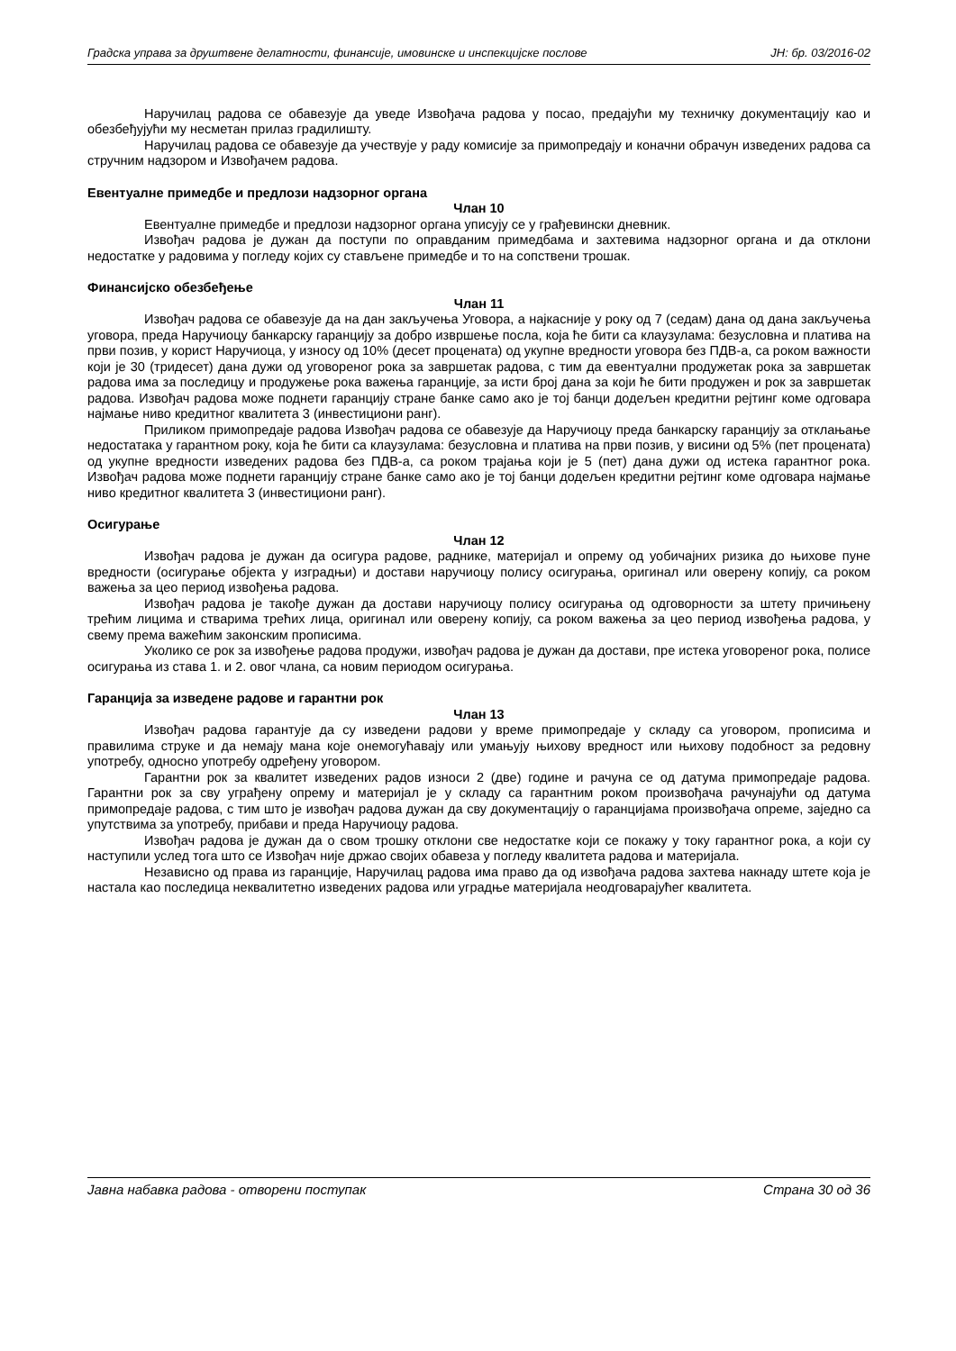Градска управа за друштвене делатности, финансије, имовинске и инспекцијске послове ЈН: бр. 03/2016-02
Наручилац радова се обавезује да уведе Извођача радова у посао, предајући му техничку документацију као и обезбеђујући му несметан прилаз градилишту.
Наручилац радова се обавезује да учествује у раду комисије за примопредају и коначни обрачун изведених радова са стручним надзором и Извођачем радова.
Евентуалне примедбе и предлози надзорног органа
Члан 10
Евентуалне примедбе и предлози надзорног органа уписују се у грађевински дневник.
Извођач радова је дужан да поступи по оправданим примедбама и захтевима надзорног органа и да отклони недостатке у радовима у погледу којих су стављене примедбе и то на сопствени трошак.
Финансијско обезбеђење
Члан 11
Извођач радова се обавезује да на дан закључења Уговора, а најкасније у року од 7 (седам) дана од дана закључења уговора, преда Наручиоцу банкарску гаранцију за добро извршење посла, која ће бити са клаузулама: безусловна и платива на први позив, у корист Наручиоца, у износу од 10% (десет процената) од укупне вредности уговора без ПДВ-а, са роком важности који је 30 (тридесет) дана дужи од уговореног рока за завршетак радова, с тим да евентуални продужетак рока за завршетак радова има за последицу и продужење рока важења гаранције, за исти број дана за који ће бити продужен и рок за завршетак радова. Извођач радова може поднети гаранцију стране банке само ако је тој банци додељен кредитни рејтинг коме одговара најмање ниво кредитног квалитета 3 (инвестициони ранг).
Приликом примопредаје радова Извођач радова се обавезује да Наручиоцу преда банкарску гаранцију за отклањање недостатака у гарантном року, која ће бити са клаузулама: безусловна и платива на први позив, у висини од 5% (пет процената) од укупне вредности изведених радова без ПДВ-а, са роком трајања који је 5 (пет) дана дужи од истека гарантног рока. Извођач радова може поднети гаранцију стране банке само ако је тој банци додељен кредитни рејтинг коме одговара најмање ниво кредитног квалитета 3 (инвестициони ранг).
Осигурање
Члан 12
Извођач радова је дужан да осигура радове, раднике, материјал и опрему од уобичајних ризика до њихове пуне вредности (осигурање објекта у изградњи) и достави наручиоцу полису осигурања, оригинал или оверену копију, са роком важења за цео период извођења радова.
Извођач радова је такође дужан да достави наручиоцу полису осигурања од одговорности за штету причињену трећим лицима и стварима трећих лица, оригинал или оверену копију, са роком важења за цео период извођења радова, у свему према важећим законским прописима.
Уколико се рок за извођење радова продужи, извођач радова је дужан да достави, пре истека уговореног рока, полисе осигурања из става 1. и 2. овог члана, са новим периодом осигурања.
Гаранција за изведене радове и гарантни рок
Члан 13
Извођач радова гарантује да су изведени радови у време примопредаје у складу са уговором, прописима и правилима струке и да немају мана које онемогућавају или умањују њихову вредност или њихову подобност за редовну употребу, односно употребу одређену уговором.
Гарантни рок за квалитет изведених радов износи 2 (две) године и рачуна се од датума примопредаје радова. Гарантни рок за сву уграђену опрему и материјал је у складу са гарантним роком произвођача рачунајући од датума примопредаје радова, с тим што је извођач радова дужан да сву документацију о гаранцијама произвођача опреме, заједно са упутствима за употребу, прибави и преда Наручиоцу радова.
Извођач радова је дужан да о свом трошку отклони све недостатке који се покажу у току гарантног рока, а који су наступили услед тога што се Извођач није држао својих обавеза у погледу квалитета радова и материјала.
Независно од права из гаранције, Наручилац радова има право да од извођача радова захтева накнаду штете која је настала као последица неквалитетно изведених радова или уградње материјала неодговарајућег квалитета.
Јавна набавка радова - отворени поступак Страна 30 од 36